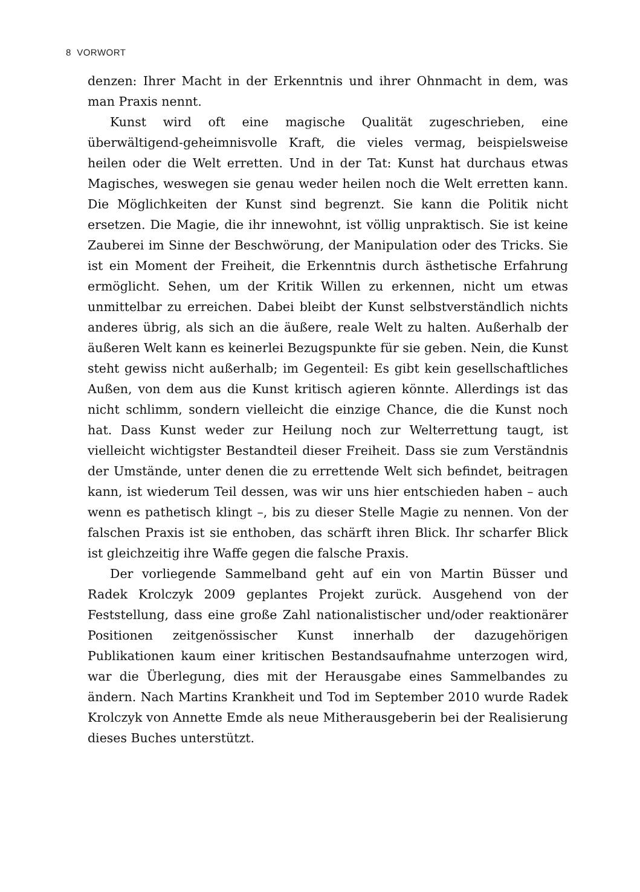8 VORWORT
denzen: Ihrer Macht in der Erkenntnis und ihrer Ohnmacht in dem, was man Praxis nennt.
Kunst wird oft eine magische Qualität zugeschrieben, eine überwältigend-geheimnisvolle Kraft, die vieles vermag, beispielsweise heilen oder die Welt erretten. Und in der Tat: Kunst hat durchaus etwas Magisches, weswegen sie genau weder heilen noch die Welt erretten kann. Die Möglichkeiten der Kunst sind begrenzt. Sie kann die Politik nicht ersetzen. Die Magie, die ihr innewohnt, ist völlig unpraktisch. Sie ist keine Zauberei im Sinne der Beschwörung, der Manipulation oder des Tricks. Sie ist ein Moment der Freiheit, die Erkenntnis durch ästhetische Erfahrung ermöglicht. Sehen, um der Kritik Willen zu erkennen, nicht um etwas unmittelbar zu erreichen. Dabei bleibt der Kunst selbstverständlich nichts anderes übrig, als sich an die äußere, reale Welt zu halten. Außerhalb der äußeren Welt kann es keinerlei Bezugspunkte für sie geben. Nein, die Kunst steht gewiss nicht außerhalb; im Gegenteil: Es gibt kein gesellschaftliches Außen, von dem aus die Kunst kritisch agieren könnte. Allerdings ist das nicht schlimm, sondern vielleicht die einzige Chance, die die Kunst noch hat. Dass Kunst weder zur Heilung noch zur Welterrettung taugt, ist vielleicht wichtigster Bestandteil dieser Freiheit. Dass sie zum Verständnis der Umstände, unter denen die zu errettende Welt sich befindet, beitragen kann, ist wiederum Teil dessen, was wir uns hier entschieden haben – auch wenn es pathetisch klingt –, bis zu dieser Stelle Magie zu nennen. Von der falschen Praxis ist sie enthoben, das schärft ihren Blick. Ihr scharfer Blick ist gleichzeitig ihre Waffe gegen die falsche Praxis.
Der vorliegende Sammelband geht auf ein von Martin Büsser und Radek Krolczyk 2009 geplantes Projekt zurück. Ausgehend von der Feststellung, dass eine große Zahl nationalistischer und/oder reaktionärer Positionen zeitgenössischer Kunst innerhalb der dazugehörigen Publikationen kaum einer kritischen Bestandsaufnahme unterzogen wird, war die Überlegung, dies mit der Herausgabe eines Sammelbandes zu ändern. Nach Martins Krankheit und Tod im September 2010 wurde Radek Krolczyk von Annette Emde als neue Mitherausgeberin bei der Realisierung dieses Buches unterstützt.